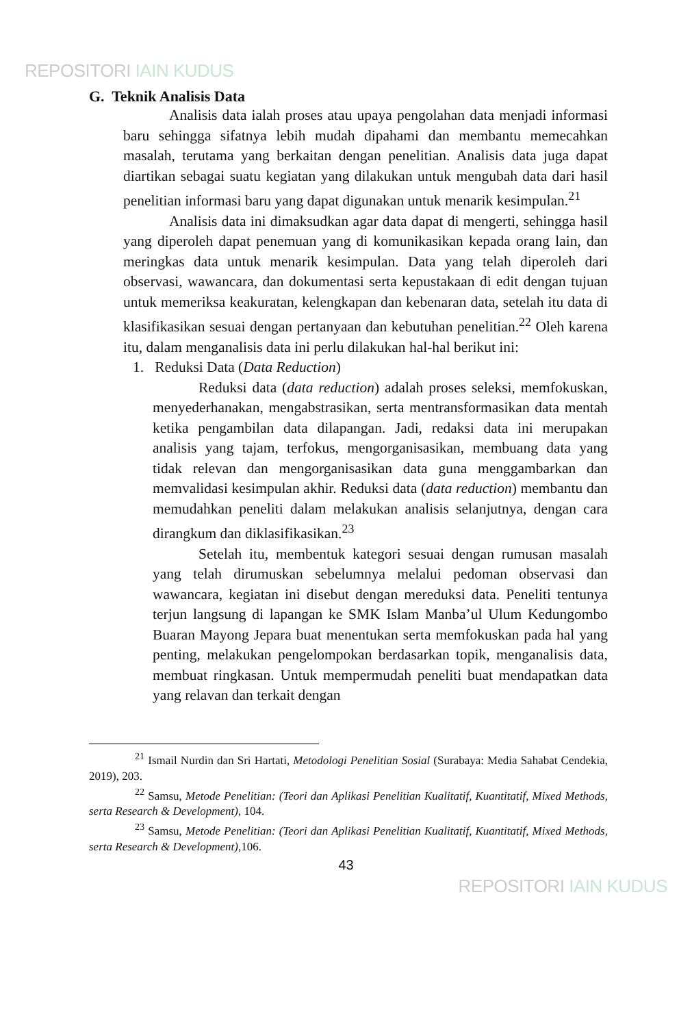REPOSITORI IAIN KUDUS
G. Teknik Analisis Data
Analisis data ialah proses atau upaya pengolahan data menjadi informasi baru sehingga sifatnya lebih mudah dipahami dan membantu memecahkan masalah, terutama yang berkaitan dengan penelitian. Analisis data juga dapat diartikan sebagai suatu kegiatan yang dilakukan untuk mengubah data dari hasil penelitian informasi baru yang dapat digunakan untuk menarik kesimpulan.<sup>21</sup>
Analisis data ini dimaksudkan agar data dapat di mengerti, sehingga hasil yang diperoleh dapat penemuan yang di komunikasikan kepada orang lain, dan meringkas data untuk menarik kesimpulan. Data yang telah diperoleh dari observasi, wawancara, dan dokumentasi serta kepustakaan di edit dengan tujuan untuk memeriksa keakuratan, kelengkapan dan kebenaran data, setelah itu data di klasifikasikan sesuai dengan pertanyaan dan kebutuhan penelitian.<sup>22</sup> Oleh karena itu, dalam menganalisis data ini perlu dilakukan hal-hal berikut ini:
1. Reduksi Data (Data Reduction)
Reduksi data (data reduction) adalah proses seleksi, memfokuskan, menyederhanakan, mengabstrasikan, serta mentransformasikan data mentah ketika pengambilan data dilapangan. Jadi, redaksi data ini merupakan analisis yang tajam, terfokus, mengorganisasikan, membuang data yang tidak relevan dan mengorganisasikan data guna menggambarkan dan memvalidasi kesimpulan akhir. Reduksi data (data reduction) membantu dan memudahkan peneliti dalam melakukan analisis selanjutnya, dengan cara dirangkum dan diklasifikasikan.<sup>23</sup>
Setelah itu, membentuk kategori sesuai dengan rumusan masalah yang telah dirumuskan sebelumnya melalui pedoman observasi dan wawancara, kegiatan ini disebut dengan mereduksi data. Peneliti tentunya terjun langsung di lapangan ke SMK Islam Manba’ul Ulum Kedungombo Buaran Mayong Jepara buat menentukan serta memfokuskan pada hal yang penting, melakukan pengelompokan berdasarkan topik, menganalisis data, membuat ringkasan. Untuk mempermudah peneliti buat mendapatkan data yang relavan dan terkait dengan
<sup>21</sup> Ismail Nurdin dan Sri Hartati, Metodologi Penelitian Sosial (Surabaya: Media Sahabat Cendekia, 2019), 203.
<sup>22</sup> Samsu, Metode Penelitian: (Teori dan Aplikasi Penelitian Kualitatif, Kuantitatif, Mixed Methods, serta Research & Development), 104.
<sup>23</sup> Samsu, Metode Penelitian: (Teori dan Aplikasi Penelitian Kualitatif, Kuantitatif, Mixed Methods, serta Research & Development),106.
43
REPOSITORI IAIN KUDUS